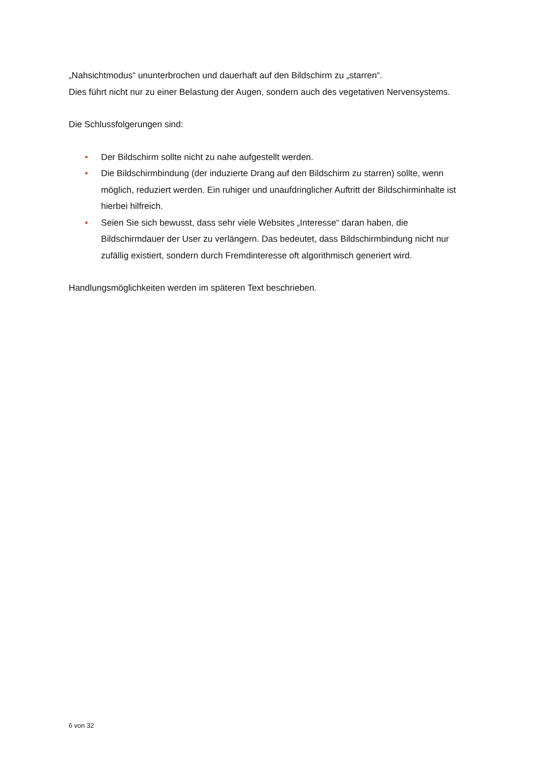„Nahsichtmodus“ ununterbrochen und dauerhaft auf den Bildschirm zu „starren“.
Dies führt nicht nur zu einer Belastung der Augen, sondern auch des vegetativen Nervensystems.
Die Schlussfolgerungen sind:
• Der Bildschirm sollte nicht zu nahe aufgestellt werden.
• Die Bildschirmbindung (der induzierte Drang auf den Bildschirm zu starren) sollte, wenn möglich, reduziert werden. Ein ruhiger und unaufdringlicher Auftritt der Bildschirminhalte ist hierbei hilfreich.
• Seien Sie sich bewusst, dass sehr viele Websites „Interesse“ daran haben, die Bildschirmdauer der User zu verlängern. Das bedeutet, dass Bildschirmbindung nicht nur zufällig existiert, sondern durch Fremdinteresse oft algorithmisch generiert wird.
Handlungsmöglichkeiten werden im späteren Text beschrieben.
6 von 32